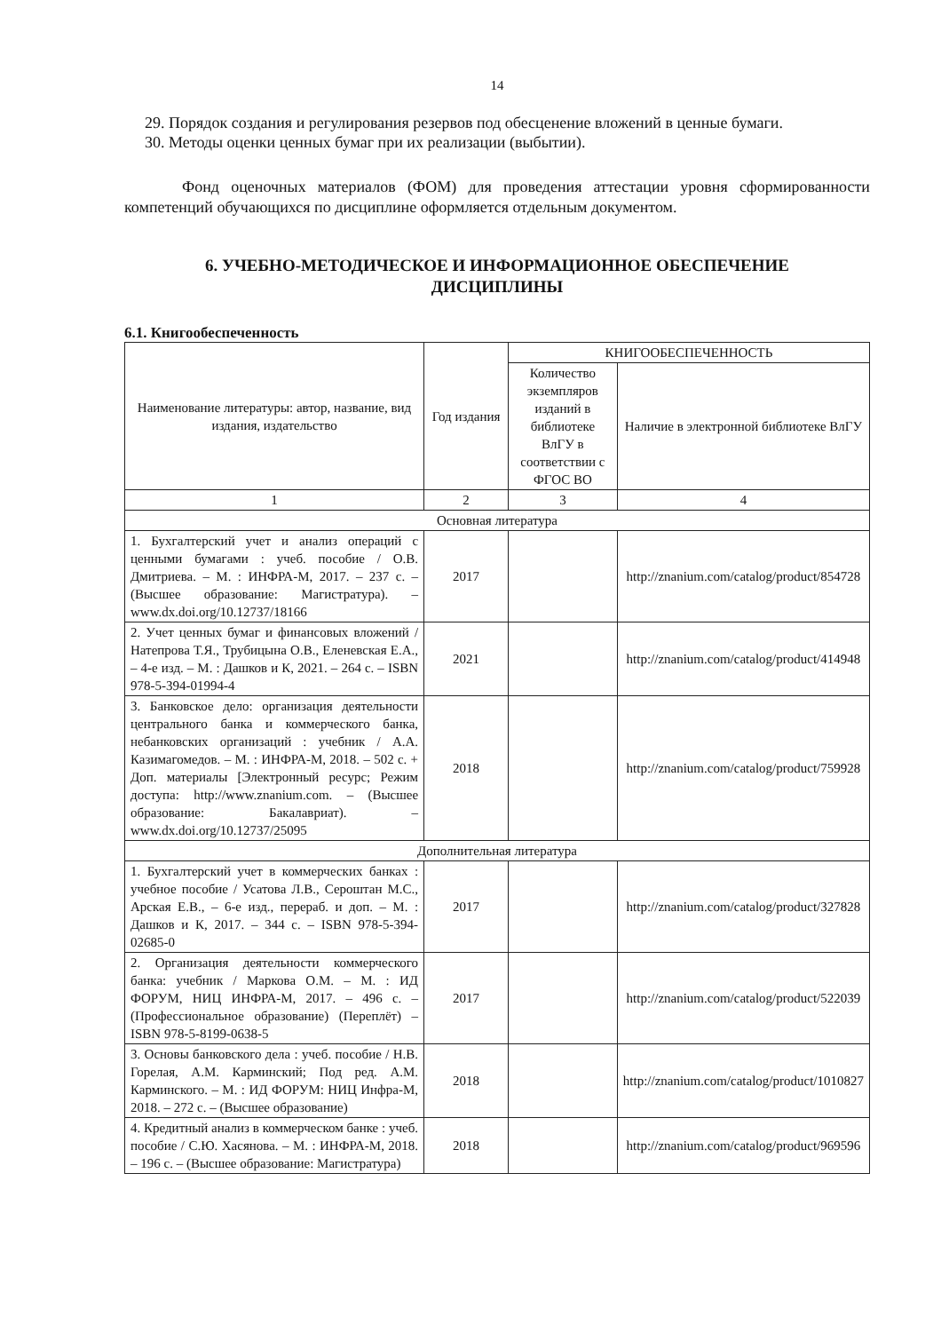14
29. Порядок создания и регулирования резервов под обесценение вложений в ценные бумаги.
30. Методы оценки ценных бумаг при их реализации (выбытии).
Фонд оценочных материалов (ФОМ) для проведения аттестации уровня сформированности компетенций обучающихся по дисциплине оформляется отдельным документом.
6. УЧЕБНО-МЕТОДИЧЕСКОЕ И ИНФОРМАЦИОННОЕ ОБЕСПЕЧЕНИЕ ДИСЦИПЛИНЫ
6.1. Книгообеспеченность
| Наименование литературы: автор, название, вид издания, издательство | Год издания | КНИГООБЕСПЕЧЕННОСТЬ | |
| --- | --- | --- | --- |
| | | Количество экземпляров изданий в библиотеке ВлГУ в соответствии с ФГОС ВО | Наличие в электронной библиотеке ВлГУ |
| 1 | 2 | 3 | 4 |
| Основная литература | | | |
| 1. Бухгалтерский учет и анализ операций с ценными бумагами : учеб. пособие / О.В. Дмитриева. – М. : ИНФРА-М, 2017. – 237 с. – (Высшее образование: Магистратура). – www.dx.doi.org/10.12737/18166 | 2017 | | http://znanium.com/catalog/product/854728 |
| 2. Учет ценных бумаг и финансовых вложений / Натепрова Т.Я., Трубицына О.В., Еленевская Е.А., – 4-е изд. – М. : Дашков и К, 2021. – 264 с. – ISBN 978-5-394-01994-4 | 2021 | | http://znanium.com/catalog/product/414948 |
| 3. Банковское дело: организация деятельности центрального банка и коммерческого банка, небанковских организаций : учебник / А.А. Казимагомедов. – М. : ИНФРА-М, 2018. – 502 с. + Доп. материалы [Электронный ресурс; Режим доступа: http://www.znanium.com . – (Высшее образование: Бакалавриат). – www.dx.doi.org/10.12737/25095 | 2018 | | http://znanium.com/catalog/product/759928 |
| Дополнительная литература | | | |
| 1. Бухгалтерский учет в коммерческих банках : учебное пособие / Усатова Л.В., Сероштан М.С., Арская Е.В., – 6-е изд., перераб. и доп. – М. : Дашков и К, 2017. – 344 с. – ISBN 978-5-394-02685-0 | 2017 | | http://znanium.com/catalog/product/327828 |
| 2. Организация деятельности коммерческого банка: учебник / Маркова О.М. – М. : ИД ФОРУМ, НИЦ ИНФРА-М, 2017. – 496 с. – (Профессиональное образование) (Переплёт) – ISBN 978-5-8199-0638-5 | 2017 | | http://znanium.com/catalog/product/522039 |
| 3. Основы банковского дела : учеб. пособие / Н.В. Горелая, А.М. Карминский; Под ред. А.М. Карминского. – М. : ИД ФОРУМ: НИЦ Инфра-М, 2018. – 272 с. – (Высшее образование) | 2018 | | http://znanium.com/catalog/product/1010827 |
| 4. Кредитный анализ в коммерческом банке : учеб. пособие / С.Ю. Хасянова. – М. : ИНФРА-М, 2018. – 196 с. – (Высшее образование: Магистратура) | 2018 | | http://znanium.com/catalog/product/969596 |